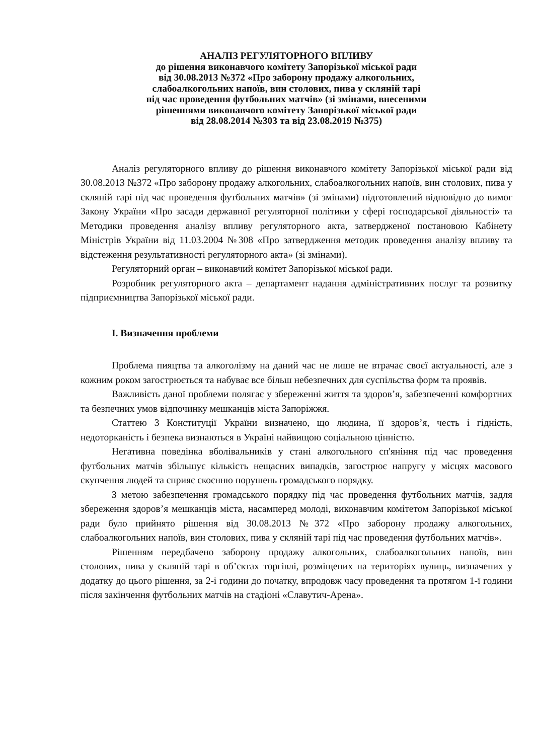АНАЛІЗ РЕГУЛЯТОРНОГО ВПЛИВУ
до рішення виконавчого комітету Запорізької міської ради
від 30.08.2013 №372 «Про заборону продажу алкогольних,
слабоалкогольних напоїв, вин столових, пива у скляній тарі
під час проведення футбольних матчів» (зі змінами, внесеними
рішеннями виконавчого комітету Запорізької міської ради
від 28.08.2014 №303 та від 23.08.2019 №375)
Аналіз регуляторного впливу до рішення виконавчого комітету Запорізької міської ради від 30.08.2013 №372 «Про заборону продажу алкогольних, слабоалкогольних напоїв, вин столових, пива у скляній тарі під час проведення футбольних матчів» (зі змінами) підготовлений відповідно до вимог Закону України «Про засади державної регуляторної політики у сфері господарської діяльності» та Методики проведення аналізу впливу регуляторного акта, затвердженої постановою Кабінету Міністрів України від 11.03.2004 №308 «Про затвердження методик проведення аналізу впливу та відстеження результативності регуляторного акта» (зі змінами).
Регуляторний орган – виконавчий комітет Запорізької міської ради.
Розробник регуляторного акта – департамент надання адміністративних послуг та розвитку підприємництва Запорізької міської ради.
І. Визначення проблеми
Проблема пияцтва та алкоголізму на даний час не лише не втрачає своєї актуальності, але з кожним роком загострюється та набуває все більш небезпечних для суспільства форм та проявів.
Важливість даної проблеми полягає у збереженні життя та здоров’я, забезпеченні комфортних та безпечних умов відпочинку мешканців міста Запоріжжя.
Статтею 3 Конституції України визначено, що людина, її здоров’я, честь і гідність, недоторканість і безпека визнаються в Україні найвищою соціальною цінністю.
Негативна поведінка вболівальників у стані алкогольного сп'яніння під час проведення футбольних матчів збільшує кількість нещасних випадків, загострює напругу у місцях масового скупчення людей та сприяє скоєнню порушень громадського порядку.
З метою забезпечення громадського порядку під час проведення футбольних матчів, задля збереження здоров’я мешканців міста, насамперед молоді, виконавчим комітетом Запорізької міської ради було прийнято рішення від 30.08.2013 №372 «Про заборону продажу алкогольних, слабоалкогольних напоїв, вин столових, пива у скляній тарі під час проведення футбольних матчів».
Рішенням передбачено заборону продажу алкогольних, слабоалкогольних напоїв, вин столових, пива у скляній тарі в об’єктах торгівлі, розміщених на територіях вулиць, визначених у додатку до цього рішення, за 2-і години до початку, впродовж часу проведення та протягом 1-ї години після закінчення футбольних матчів на стадіоні «Славутич-Арена».